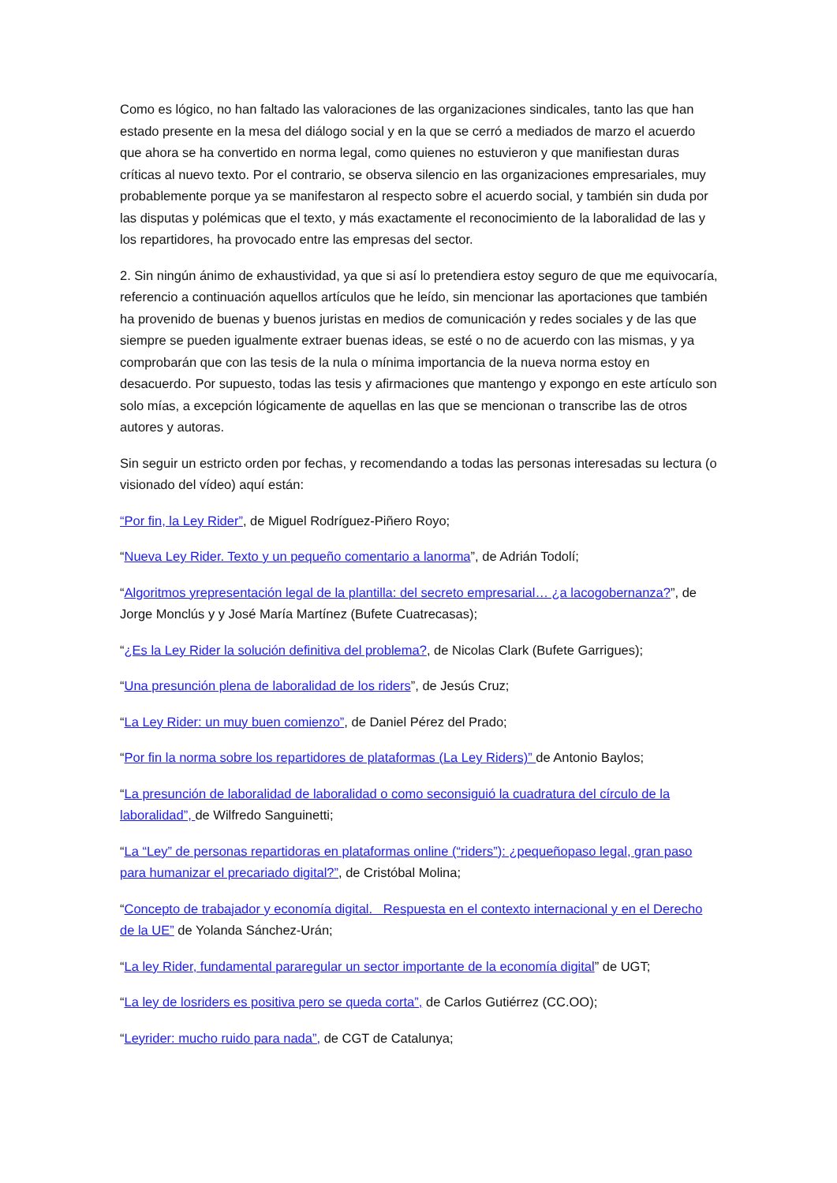Como es lógico, no han faltado las valoraciones de las organizaciones sindicales, tanto las que han estado presente en la mesa del diálogo social y en la que se cerró a mediados de marzo el acuerdo que ahora se ha convertido en norma legal, como quienes no estuvieron y que manifiestan duras críticas al nuevo texto. Por el contrario, se observa silencio en las organizaciones empresariales, muy probablemente porque ya se manifestaron al respecto sobre el acuerdo social, y también sin duda por las disputas y polémicas que el texto, y más exactamente el reconocimiento de la laboralidad de las y los repartidores, ha provocado entre las empresas del sector.
2. Sin ningún ánimo de exhaustividad, ya que si así lo pretendiera estoy seguro de que me equivocaría, referencio a continuación aquellos artículos que he leído, sin mencionar las aportaciones que también ha provenido de buenas y buenos juristas en medios de comunicación y redes sociales y de las que siempre se pueden igualmente extraer buenas ideas, se esté o no de acuerdo con las mismas, y ya comprobarán que con las tesis de la nula o mínima importancia de la nueva norma estoy en desacuerdo. Por supuesto, todas las tesis y afirmaciones que mantengo y expongo en este artículo son solo mías, a excepción lógicamente de aquellas en las que se mencionan o transcribe las de otros autores y autoras.
Sin seguir un estricto orden por fechas, y recomendando a todas las personas interesadas su lectura (o visionado del vídeo) aquí están:
“Por fin, la Ley Rider”, de Miguel Rodríguez-Piñero Royo;
“Nueva Ley Rider. Texto y un pequeño comentario a lanorma”, de Adrián Todolí;
“Algoritmos yrepresentación legal de la plantilla: del secreto empresarial… ¿a lacogobernanza?”, de Jorge Monclús y y José María Martínez (Bufete Cuatrecasas);
“¿Es la Ley Rider la solución definitiva del problema?, de Nicolas Clark (Bufete Garrigues);
“Una presunción plena de laboralidad de los riders”, de Jesús Cruz;
“La Ley Rider: un muy buen comienzo”, de Daniel Pérez del Prado;
“Por fin la norma sobre los repartidores de plataformas (La Ley Riders)” de Antonio Baylos;
“La presunción de laboralidad de laboralidad o como seconsiguió la cuadratura del círculo de la laboralidad”, de Wilfredo Sanguinetti;
“La “Ley” de personas repartidoras en plataformas online (“riders”): ¿pequeñopaso legal, gran paso para humanizar el precariado digital?”, de Cristóbal Molina;
“Concepto de trabajador y economía digital. Respuesta en el contexto internacional y en el Derecho de la UE” de Yolanda Sánchez-Urán;
“La ley Rider, fundamental pararegular un sector importante de la economía digital” de UGT;
“La ley de losriders es positiva pero se queda corta”, de Carlos Gutiérrez (CC.OO);
“Leyrider: mucho ruido para nada”, de CGT de Catalunya;